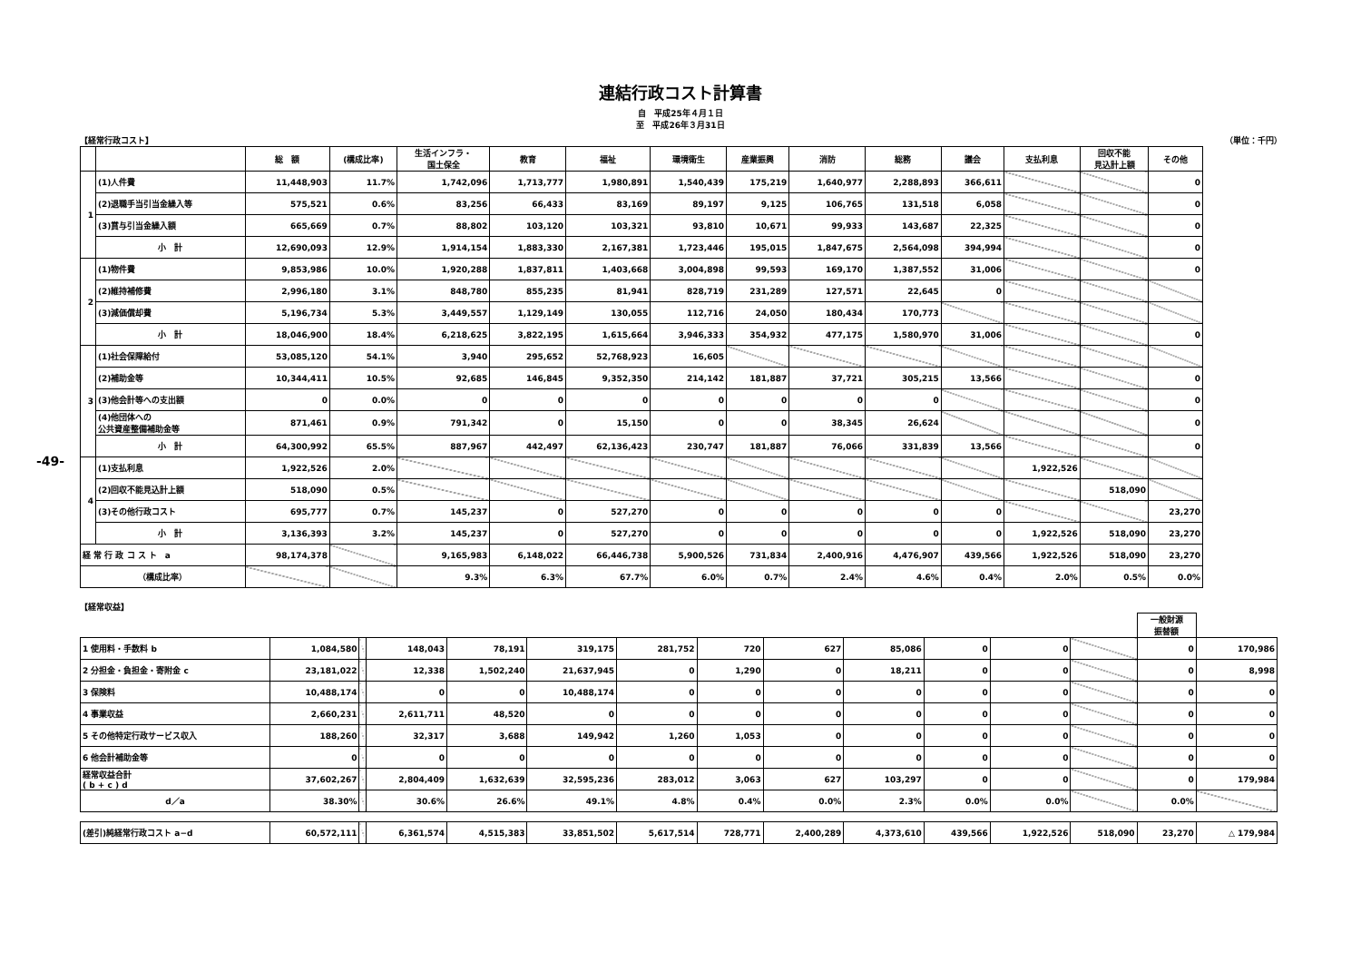-49-
連結行政コスト計算書
自　平成25年４月１日
至　平成26年３月31日
【経常行政コスト】 （単位：千円）
| | | 総 額 | (構成比率) | 生活インフラ・ 国土保全 | 教育 | 福祉 | 環境衛生 | 産業振興 | 消防 | 総務 | 議会 | 支払利息 | 回収不能 見込計上額 | その他 |
| --- | --- | --- | --- | --- | --- | --- | --- | --- | --- | --- | --- | --- | --- | --- |
| 1 | (1)人件費 | 11,448,903 | 11.7% | 1,742,096 | 1,713,777 | 1,980,891 | 1,540,439 | 175,219 | 1,640,977 | 2,288,893 | 366,611 | | | 0 |
| | (2)退職手当引当金繰入等 | 575,521 | 0.6% | 83,256 | 66,433 | 83,169 | 89,197 | 9,125 | 106,765 | 131,518 | 6,058 | | | 0 |
| | (3)賞与引当金繰入額 | 665,669 | 0.7% | 88,802 | 103,120 | 103,321 | 93,810 | 10,671 | 99,933 | 143,687 | 22,325 | | | 0 |
| | 小 計 | 12,690,093 | 12.9% | 1,914,154 | 1,883,330 | 2,167,381 | 1,723,446 | 195,015 | 1,847,675 | 2,564,098 | 394,994 | | | 0 |
| 2 | (1)物件費 | 9,853,986 | 10.0% | 1,920,288 | 1,837,811 | 1,403,668 | 3,004,898 | 99,593 | 169,170 | 1,387,552 | 31,006 | | | 0 |
| | (2)維持補修費 | 2,996,180 | 3.1% | 848,780 | 855,235 | 81,941 | 828,719 | 231,289 | 127,571 | 22,645 | 0 | | | |
| | (3)減価償却費 | 5,196,734 | 5.3% | 3,449,557 | 1,129,149 | 130,055 | 112,716 | 24,050 | 180,434 | 170,773 | | | | |
| | 小 計 | 18,046,900 | 18.4% | 6,218,625 | 3,822,195 | 1,615,664 | 3,946,333 | 354,932 | 477,175 | 1,580,970 | 31,006 | | | 0 |
| 3 | (1)社会保障給付 | 53,085,120 | 54.1% | 3,940 | 295,652 | 52,768,923 | 16,605 | | | | | | | |
| | (2)補助金等 | 10,344,411 | 10.5% | 92,685 | 146,845 | 9,352,350 | 214,142 | 181,887 | 37,721 | 305,215 | 13,566 | | | 0 |
| | (3)他会計等への支出額 | 0 | 0.0% | 0 | 0 | 0 | 0 | 0 | 0 | 0 | | | | 0 |
| | (4)他団体への 公共資産整備補助金等 | 871,461 | 0.9% | 791,342 | 0 | 15,150 | 0 | 0 | 38,345 | 26,624 | | | | 0 |
| | 小 計 | 64,300,992 | 65.5% | 887,967 | 442,497 | 62,136,423 | 230,747 | 181,887 | 76,066 | 331,839 | 13,566 | | | 0 |
| 4 | (1)支払利息 | 1,922,526 | 2.0% | | | | | | | | | 1,922,526 | | |
| | (2)回収不能見込計上額 | 518,090 | 0.5% | | | | | | | | | | 518,090 | |
| | (3)その他行政コスト | 695,777 | 0.7% | 145,237 | 0 | 527,270 | 0 | 0 | 0 | 0 | 0 | | | 23,270 |
| | 小 計 | 3,136,393 | 3.2% | 145,237 | 0 | 527,270 | 0 | 0 | 0 | 0 | 0 | 1,922,526 | 518,090 | 23,270 |
| 経 常 行 政 コ ス ト a | | 98,174,378 | | 9,165,983 | 6,148,022 | 66,446,738 | 5,900,526 | 731,834 | 2,400,916 | 4,476,907 | 439,566 | 1,922,526 | 518,090 | 23,270 |
| （構成比率） | | | | 9.3% | 6.3% | 67.7% | 6.0% | 0.7% | 2.4% | 4.6% | 0.4% | 2.0% | 0.5% | 0.0% |
【経常収益】
| | | | | | | | | | | | | | 一般財源 振替額 | |
| 1 使用料・手数料 b | 1,084,580 | | 148,043 | 78,191 | 319,175 | 281,752 | 720 | 627 | 85,086 | 0 | 0 | | 0 | 170,986 |
| 2 分担金・負担金・寄附金 c | 23,181,022 | | 12,338 | 1,502,240 | 21,637,945 | 0 | 1,290 | 0 | 18,211 | 0 | 0 | | 0 | 8,998 |
| 3 保険料 | 10,488,174 | | 0 | 0 | 10,488,174 | 0 | 0 | 0 | 0 | 0 | 0 | | 0 | 0 |
| 4 事業収益 | 2,660,231 | | 2,611,711 | 48,520 | 0 | 0 | 0 | 0 | 0 | 0 | 0 | | 0 | 0 |
| 5 その他特定行政サービス収入 | 188,260 | | 32,317 | 3,688 | 149,942 | 1,260 | 1,053 | 0 | 0 | 0 | 0 | | 0 | 0 |
| 6 他会計補助金等 | 0 | | 0 | 0 | 0 | 0 | 0 | 0 | 0 | 0 | 0 | | 0 | 0 |
| 経常収益合計 ( b + c ) d | 37,602,267 | | 2,804,409 | 1,632,639 | 32,595,236 | 283,012 | 3,063 | 627 | 103,297 | 0 | 0 | | 0 | 179,984 |
| d／a | 38.30% | | 30.6% | 26.6% | 49.1% | 4.8% | 0.4% | 0.0% | 2.3% | 0.0% | 0.0% | | 0.0% | |
| (差引)純経常行政コスト a−d | 60,572,111 | | 6,361,574 | 4,515,383 | 33,851,502 | 5,617,514 | 728,771 | 2,400,289 | 4,373,610 | 439,566 | 1,922,526 | 518,090 | 23,270 | △ 179,984 |